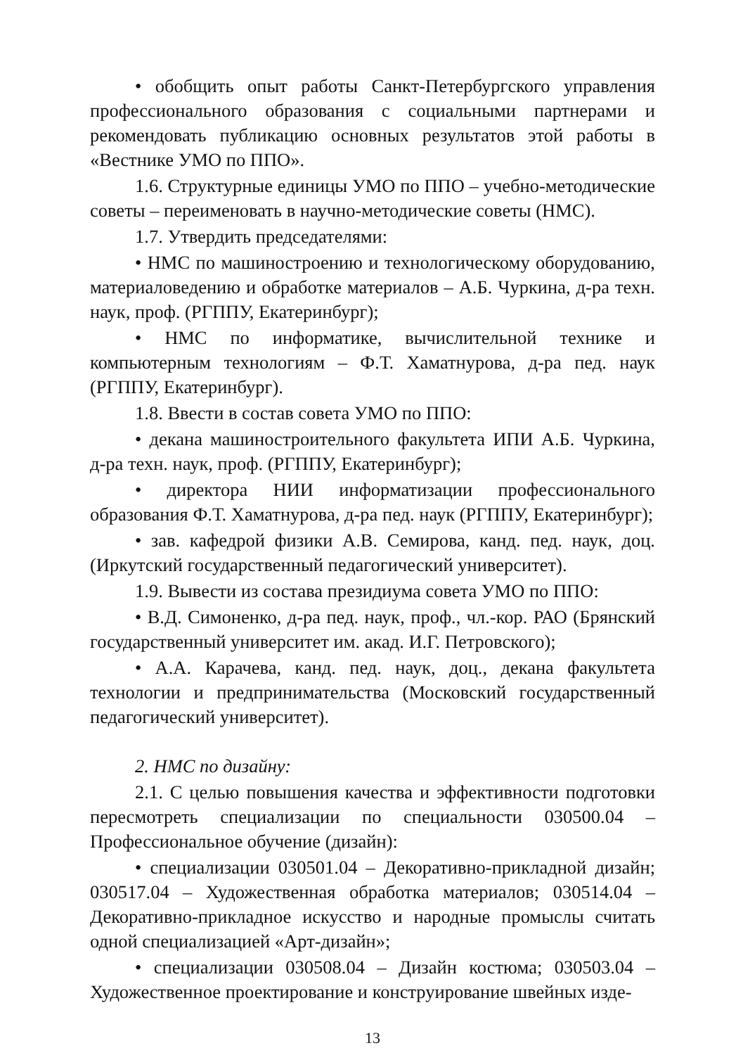• обобщить опыт работы Санкт-Петербургского управления профессионального образования с социальными партнерами и рекомендовать публикацию основных результатов этой работы в «Вестнике УМО по ППО».
1.6. Структурные единицы УМО по ППО – учебно-методические советы – переименовать в научно-методические советы (НМС).
1.7. Утвердить председателями:
• НМС по машиностроению и технологическому оборудованию, материаловедению и обработке материалов – А.Б. Чуркина, д-ра техн. наук, проф. (РГППУ, Екатеринбург);
• НМС по информатике, вычислительной технике и компьютерным технологиям – Ф.Т. Хаматнурова, д-ра пед. наук (РГППУ, Екатеринбург).
1.8. Ввести в состав совета УМО по ППО:
• декана машиностроительного факультета ИПИ А.Б. Чуркина, д-ра техн. наук, проф. (РГППУ, Екатеринбург);
• директора НИИ информатизации профессионального образования Ф.Т. Хаматнурова, д-ра пед. наук (РГППУ, Екатеринбург);
• зав. кафедрой физики А.В. Семирова, канд. пед. наук, доц. (Иркутский государственный педагогический университет).
1.9. Вывести из состава президиума совета УМО по ППО:
• В.Д. Симоненко, д-ра пед. наук, проф., чл.-кор. РАО (Брянский государственный университет им. акад. И.Г. Петровского);
• А.А. Карачева, канд. пед. наук, доц., декана факультета технологии и предпринимательства (Московский государственный педагогический университет).
2. НМС по дизайну:
2.1. С целью повышения качества и эффективности подготовки пересмотреть специализации по специальности 030500.04 – Профессиональное обучение (дизайн):
• специализации 030501.04 – Декоративно-прикладной дизайн; 030517.04 – Художественная обработка материалов; 030514.04 – Декоративно-прикладное искусство и народные промыслы считать одной специализацией «Арт-дизайн»;
• специализации 030508.04 – Дизайн костюма; 030503.04 – Художественное проектирование и конструирование швейных изде-
13